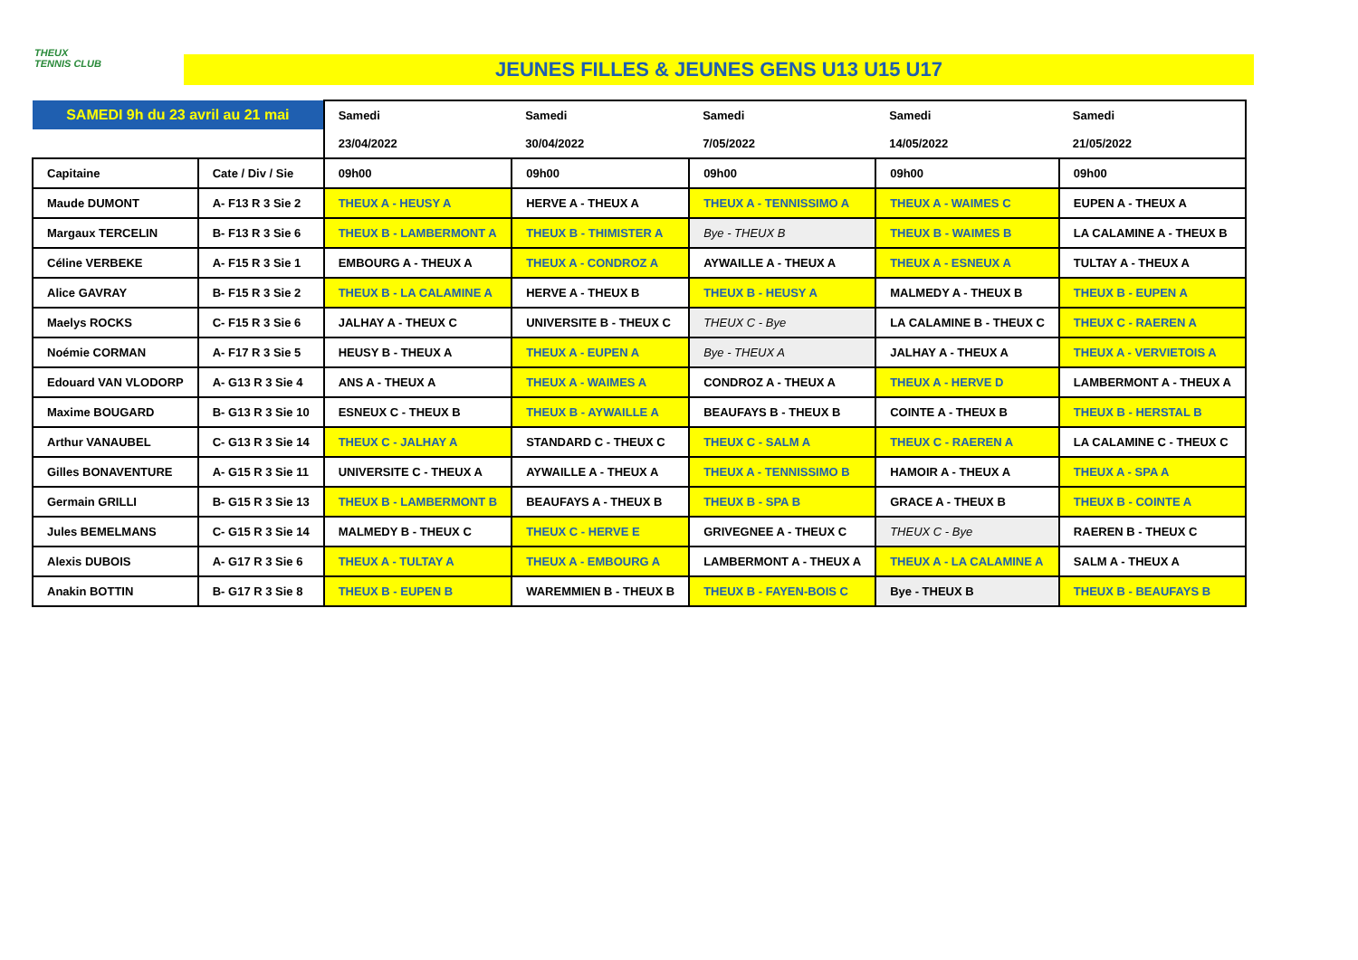THEUX
TENNIS CLUB
JEUNES FILLES & JEUNES GENS U13 U15 U17
| SAMEDI 9h du 23 avril au 21 mai | | Samedi | Samedi | Samedi | Samedi | Samedi |
| | | 23/04/2022 | 30/04/2022 | 7/05/2022 | 14/05/2022 | 21/05/2022 |
| Capitaine | Cate / Div / Sie | 09h00 | 09h00 | 09h00 | 09h00 | 09h00 |
| Maude DUMONT | A- F13 R 3 Sie 2 | THEUX A - HEUSY A | HERVE A - THEUX A | THEUX A - TENNISSIMO A | THEUX A - WAIMES C | EUPEN A - THEUX A |
| Margaux TERCELIN | B- F13 R 3 Sie 6 | THEUX B - LAMBERMONT A | THEUX B - THIMISTER A | Bye - THEUX B | THEUX B - WAIMES B | LA CALAMINE A - THEUX B |
| Céline VERBEKE | A- F15 R 3 Sie 1 | EMBOURG A - THEUX A | THEUX A - CONDROZ A | AYWAILLE A - THEUX A | THEUX A - ESNEUX A | TULTAY A - THEUX A |
| Alice GAVRAY | B- F15 R 3 Sie 2 | THEUX B - LA CALAMINE A | HERVE A - THEUX B | THEUX B - HEUSY A | MALMEDY A - THEUX B | THEUX B - EUPEN A |
| Maelys ROCKS | C- F15 R 3 Sie 6 | JALHAY A - THEUX C | UNIVERSITE B - THEUX C | THEUX C - Bye | LA CALAMINE B - THEUX C | THEUX C - RAEREN A |
| Noémie CORMAN | A- F17 R 3 Sie 5 | HEUSY B - THEUX A | THEUX A - EUPEN A | Bye - THEUX A | JALHAY A - THEUX A | THEUX A - VERVIETOIS A |
| Edouard VAN VLODORP | A- G13 R 3 Sie 4 | ANS A - THEUX A | THEUX A - WAIMES A | CONDROZ A - THEUX A | THEUX A - HERVE D | LAMBERMONT A - THEUX A |
| Maxime BOUGARD | B- G13 R 3 Sie 10 | ESNEUX C - THEUX B | THEUX B - AYWAILLE A | BEAUFAYS B - THEUX B | COINTE A - THEUX B | THEUX B - HERSTAL B |
| Arthur VANAUBEL | C- G13 R 3 Sie 14 | THEUX C - JALHAY A | STANDARD C - THEUX C | THEUX C - SALM A | THEUX C - RAEREN A | LA CALAMINE C - THEUX C |
| Gilles BONAVENTURE | A- G15 R 3 Sie 11 | UNIVERSITE C - THEUX A | AYWAILLE A - THEUX A | THEUX A - TENNISSIMO B | HAMOIR A - THEUX A | THEUX A - SPA A |
| Germain GRILLI | B- G15 R 3 Sie 13 | THEUX B - LAMBERMONT B | BEAUFAYS A - THEUX B | THEUX B - SPA B | GRACE A - THEUX B | THEUX B - COINTE A |
| Jules BEMELMANS | C- G15 R 3 Sie 14 | MALMEDY B - THEUX C | THEUX C - HERVE E | GRIVEGNEE A - THEUX C | THEUX C - Bye | RAEREN B - THEUX C |
| Alexis DUBOIS | A- G17 R 3 Sie 6 | THEUX A - TULTAY A | THEUX A - EMBOURG A | LAMBERMONT A - THEUX A | THEUX A - LA CALAMINE A | SALM A - THEUX A |
| Anakin BOTTIN | B- G17 R 3 Sie 8 | THEUX B - EUPEN B | WAREMMIEN B - THEUX B | THEUX B - FAYEN-BOIS C | Bye - THEUX B | THEUX B - BEAUFAYS B |